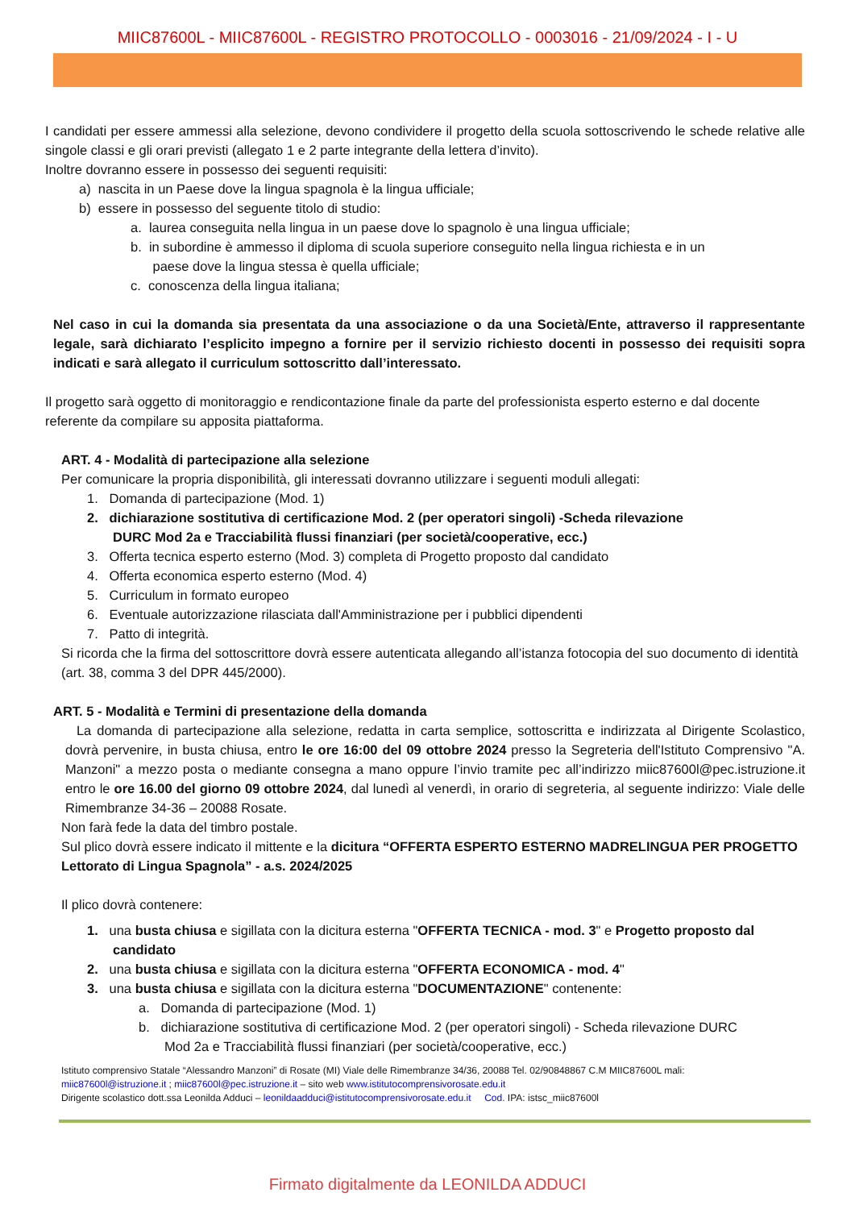MIIC87600L - MIIC87600L - REGISTRO PROTOCOLLO - 0003016 - 21/09/2024 - I - U
I candidati per essere ammessi alla selezione, devono condividere il progetto della scuola sottoscrivendo le schede relative alle singole classi e gli orari previsti (allegato 1 e 2 parte integrante della lettera d’invito).
Inoltre dovranno essere in possesso dei seguenti requisiti:
a) nascita in un Paese dove la lingua spagnola è la lingua ufficiale;
b) essere in possesso del seguente titolo di studio:
a. laurea conseguita nella lingua in un paese dove lo spagnolo è una lingua ufficiale;
b. in subordine è ammesso il diploma di scuola superiore conseguito nella lingua richiesta e in un
paese dove la lingua stessa è quella ufficiale;
c. conoscenza della lingua italiana;
Nel caso in cui la domanda sia presentata da una associazione o da una Società/Ente, attraverso il rappresentante legale, sarà dichiarato l’esplicito impegno a fornire per il servizio richiesto docenti in possesso dei requisiti sopra indicati e sarà allegato il curriculum sottoscritto dall’interessato.
Il progetto sarà oggetto di monitoraggio e rendicontazione finale da parte del professionista esperto esterno e dal docente referente da compilare su apposita piattaforma.
ART. 4 - Modalità di partecipazione alla selezione
Per comunicare la propria disponibilità, gli interessati dovranno utilizzare i seguenti moduli allegati:
1. Domanda di partecipazione (Mod. 1)
2. dichiarazione sostitutiva di certificazione Mod. 2 (per operatori singoli) -Scheda rilevazione
DURC Mod 2a e Tracciabilità flussi finanziari (per società/cooperative, ecc.)
3. Offerta tecnica esperto esterno (Mod. 3) completa di Progetto proposto dal candidato
4. Offerta economica esperto esterno (Mod. 4)
5. Curriculum in formato europeo
6. Eventuale autorizzazione rilasciata dall'Amministrazione per i pubblici dipendenti
7. Patto di integrità.
Si ricorda che la firma del sottoscrittore dovrà essere autenticata allegando all’istanza fotocopia del suo documento di identità (art. 38, comma 3 del DPR 445/2000).
ART. 5 - Modalità e Termini di presentazione della domanda
La domanda di partecipazione alla selezione, redatta in carta semplice, sottoscritta e indirizzata al Dirigente Scolastico, dovrà pervenire, in busta chiusa, entro le ore 16:00 del 09 ottobre 2024 presso la Segreteria dell'Istituto Comprensivo "A. Manzoni" a mezzo posta o mediante consegna a mano oppure l’invio tramite pec all’indirizzo miic87600l@pec.istruzione.it entro le ore 16.00 del giorno 09 ottobre 2024, dal lunedì al venerdì, in orario di segreteria, al seguente indirizzo: Viale delle Rimembranze 34-36 – 20088 Rosate.
Non farà fede la data del timbro postale.
Sul plico dovrà essere indicato il mittente e la dicitura “OFFERTA ESPERTO ESTERNO MADRELINGUA PER PROGETTO Lettorato di Lingua Spagnola” - a.s. 2024/2025
Il plico dovrà contenere:
1. una busta chiusa e sigillata con la dicitura esterna "OFFERTA TECNICA - mod. 3" e Progetto proposto dal
candidato
2. una busta chiusa e sigillata con la dicitura esterna "OFFERTA ECONOMICA - mod. 4"
3. una busta chiusa e sigillata con la dicitura esterna "DOCUMENTAZIONE" contenente:
a. Domanda di partecipazione (Mod. 1)
b. dichiarazione sostitutiva di certificazione Mod. 2 (per operatori singoli) - Scheda rilevazione DURC
Mod 2a e Tracciabilità flussi finanziari (per società/cooperative, ecc.)
Istituto comprensivo Statale “Alessandro Manzoni” di Rosate (MI) Viale delle Rimembranze 34/36, 20088 Tel. 02/90848867 C.M MIIC87600L mali:
miic87600l@istruzione.it ; miic87600l@pec.istruzione.it – sito web www.istitutocomprensivorosate.edu.it
Dirigente scolastico dott.ssa Leonilda Adduci – leonildaadduci@istitutocomprensivorosate.edu.it Cod. IPA: istsc_miic87600l
Firmato digitalmente da LEONILDA ADDUCI